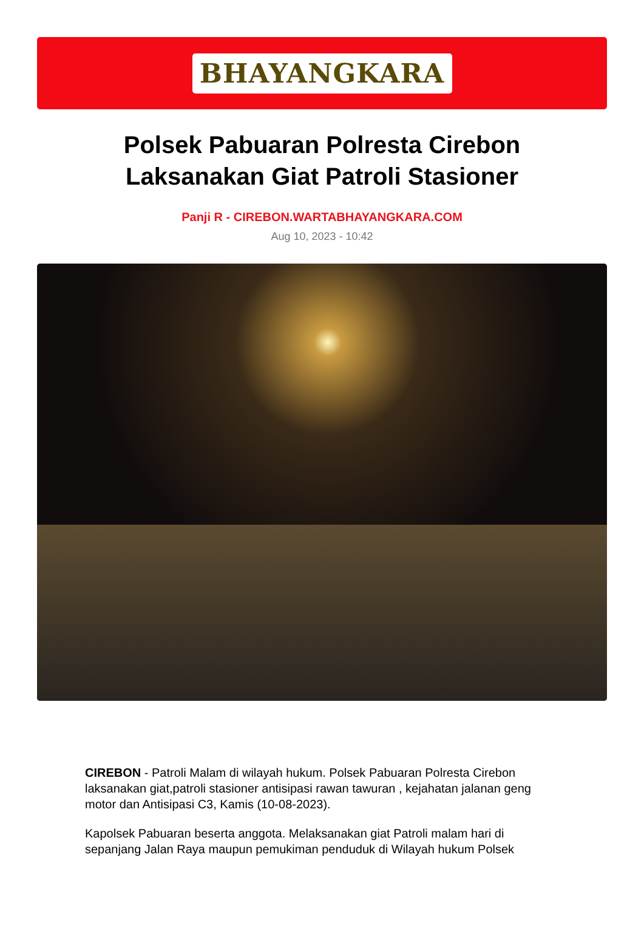BHAYANGKARA
Polsek Pabuaran Polresta Cirebon Laksanakan Giat Patroli Stasioner
Panji R - CIREBON.WARTABHAYANGKARA.COM
Aug 10, 2023 - 10:42
CIREBON - Patroli Malam di wilayah hukum. Polsek Pabuaran Polresta Cirebon laksanakan giat,patroli stasioner antisipasi rawan tawuran , kejahatan jalanan geng motor dan Antisipasi C3, Kamis (10-08-2023).
Kapolsek Pabuaran beserta anggota. Melaksanakan giat Patroli malam hari di sepanjang Jalan Raya maupun pemukiman penduduk di Wilayah hukum Polsek